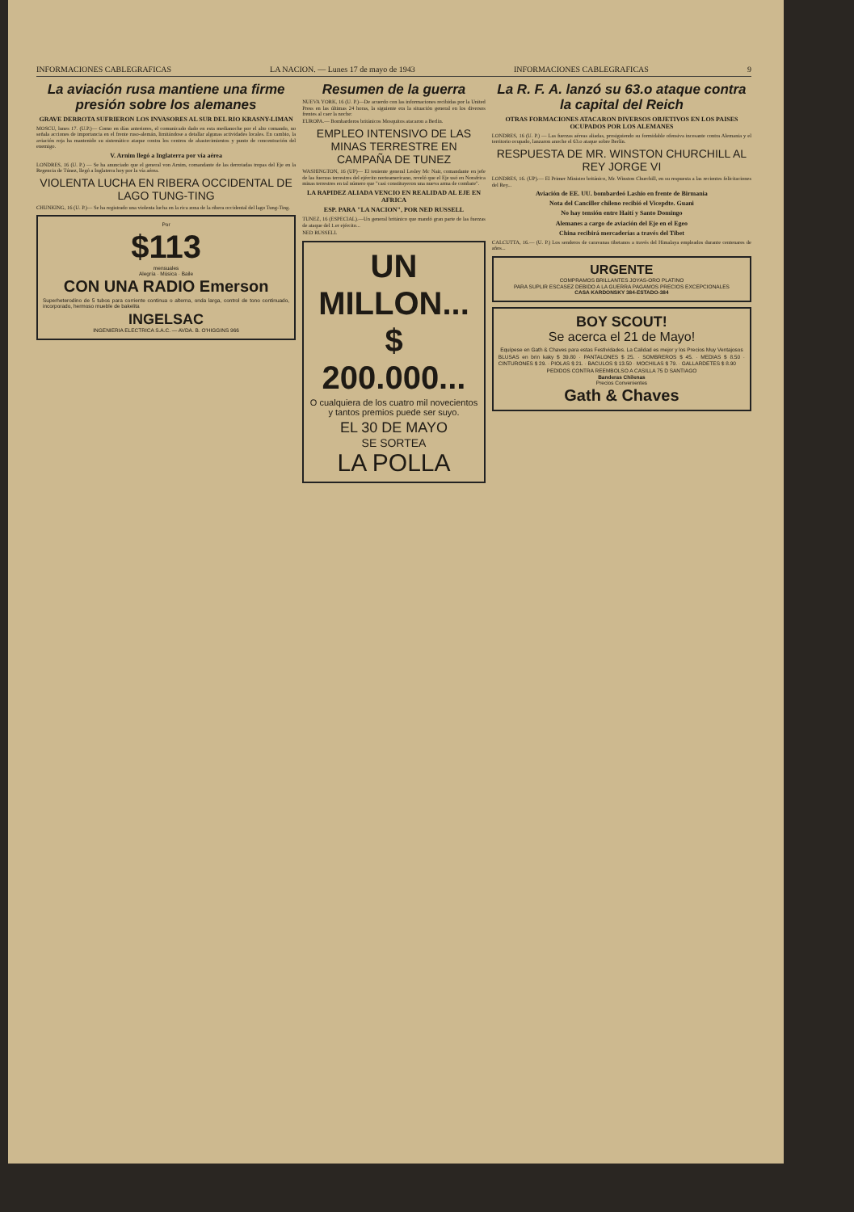INFORMACIONES CABLEGRAFICAS LA NACION. — Lunes 17 de mayo de 1943 INFORMACIONES CABLEGRAFICAS 9
La aviación rusa mantiene una firme presión sobre los alemanes
GRAVE DERROTA SUFRIERON LOS INVASORES AL SUR DEL RIO KRASNY-LIMAN
MOSCU, lunes 17. (U.P.)— Como en días anteriores, el comunicado dado en esta medianoche por el alto comando, no señala acciones de importancia en el frente ruso-alemán, limitándose a detallar algunas actividades locales. En cambio, la aviación roja ha mantenido su sistemático ataque contra los centros de abastecimientos y punto de concentración del enemigo.
V. Arnim llegó a Inglaterra por vía aérea
LONDRES, 16 (U. P.) — Se ha anunciado que el general von Arnim, comandante de las derrotadas tropas del Eje en la Regencia de Túnez, llegó a Inglaterra hoy por la vía aérea.
VIOLENTA LUCHA EN RIBERA OCCIDENTAL DE LAGO TUNG-TING
CHUNKING, 16 (U. P.)— Se ha registrado una violenta lucha en la rica zona de la ribera occidental del lago Tung-Ting.
Por
$113
mensuales
Alegría · Música · Baile
CON UNA RADIO Emerson
Superheterodino de 5 tubos para corriente continua o alterna, onda larga, control de tono continuado, incorporado, hermoso mueble de bakelita
INGELSAC
INGENIERIA ELECTRICA S.A.C. — AVDA. B. O'HIGGINS 966
Resumen de la guerra
NUEVA YORK, 16 (U. P.)—De acuerdo con las informaciones recibidas por la United Press en las últimas 24 horas, la siguiente era la situación general en los diversos frentes al caer la noche:
EUROPA.— Bombarderos británicos Mosquitos atacaron a Berlín.
EMPLEO INTENSIVO DE LAS MINAS TERRESTRE EN CAMPAÑA DE TUNEZ
WASHINGTON, 16 (UP)— El teniente general Lesley Mc Nair, comandante en jefe de las fuerzas terrestres del ejército norteamericano, reveló que el Eje usó en Norafrica minas terrestres en tal número que "casi constituyeron una nueva arma de combate".
LA RAPIDEZ ALIADA VENCIO EN REALIDAD AL EJE EN AFRICA
ESP. PARA "LA NACION", POR NED RUSSELL
TUNEZ, 16 (ESPECIAL).—Un general británico que mandó gran parte de las fuerzas de ataque del 1.er ejército...
NED RUSSELL
UN MILLON...
$ 200.000...
O cualquiera de los cuatro mil novecientos y tantos premios puede ser suyo.
EL 30 DE MAYO
SE SORTEA
LA POLLA
La R. F. A. lanzó su 63.o ataque contra la capital del Reich
OTRAS FORMACIONES ATACARON DIVERSOS OBJETIVOS EN LOS PAISES OCUPADOS POR LOS ALEMANES
LONDRES, 16 (U. P.) — Las fuerzas aéreas aliadas, prosiguiendo su formidable ofensiva incesante contra Alemania y el territorio ocupado, lanzaron anoche el 63.o ataque sobre Berlín.
RESPUESTA DE MR. WINSTON CHURCHILL AL REY JORGE VI
LONDRES, 16. (UP).— El Primer Ministro británico, Mr. Winston Churchill, en su respuesta a las recientes felicitaciones del Rey...
Aviación de EE. UU. bombardeó Lashio en frente de Birmania
Nota del Canciller chileno recibió el Vicepdte. Guani
No hay tensión entre Haití y Santo Domingo
Alemanes a cargo de aviación del Eje en el Egeo
China recibirá mercaderías a través del Tibet
CALCUTTA, 16.— (U. P.) Los senderos de caravanas tibetanos a través del Himalaya empleados durante centenares de años...
URGENTE
COMPRAMOS BRILLANTES JOYAS-ORO PLATINO
PARA SUPLIR ESCASEZ DEBIDO A LA GUERRA PAGAMOS PRECIOS EXCEPCIONALES
CASA KARDONSKY 384-ESTADO-384
BOY SCOUT!
Se acerca el 21 de Mayo!
Equípese en Gath & Chaves para estas Festividades. La Calidad es mejor y los Precios Muy Ventajosos
BLUSAS en brin kaky $ 39.80 · PANTALONES $ 25. · SOMBREROS $ 45. · MEDIAS $ 8.50 · CINTURONES $ 29. · PIOLAS $ 21. · BACULOS $ 13.50 · MOCHILAS $ 79. · GALLARDETES $ 8.90
PEDIDOS CONTRA REEMBOLSO A CASILLA 75 D SANTIAGO
Banderas Chilenas
Precios Convenientes
Gath & Chaves